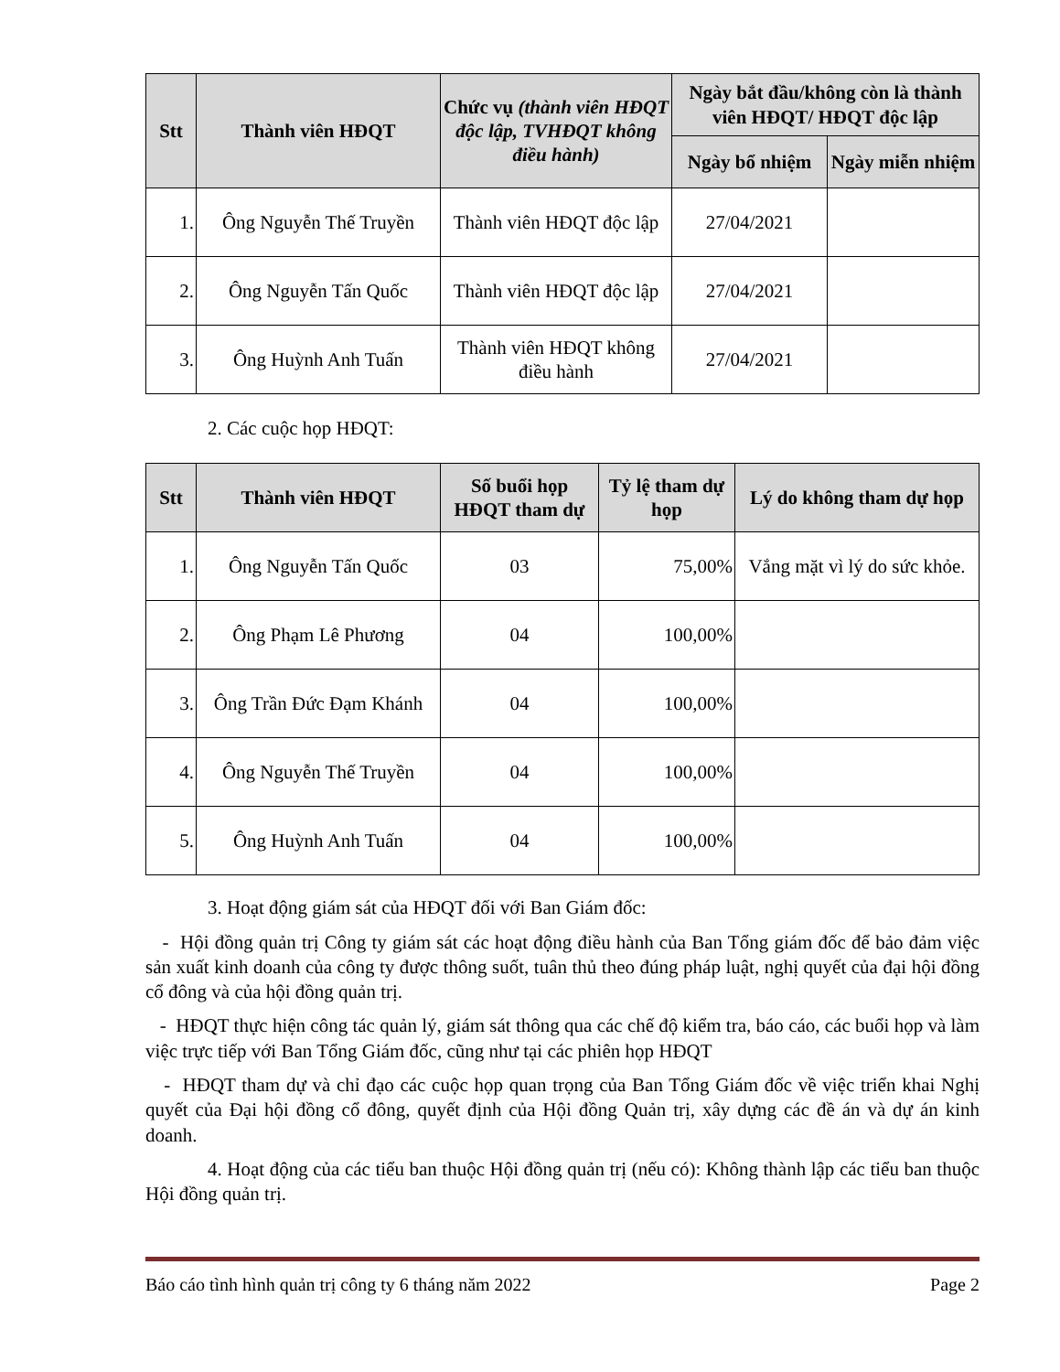| Stt | Thành viên HĐQT | Chức vụ (thành viên HĐQT độc lập, TVHĐQT không điều hành) | Ngày bắt đầu/không còn là thành viên HĐQT/ HĐQT độc lập | |
| --- | --- | --- | --- | --- |
| | | | Ngày bổ nhiệm | Ngày miễn nhiệm |
| 1. | Ông Nguyễn Thế Truyền | Thành viên HĐQT độc lập | 27/04/2021 | |
| 2. | Ông Nguyễn Tấn Quốc | Thành viên HĐQT độc lập | 27/04/2021 | |
| 3. | Ông Huỳnh Anh Tuấn | Thành viên HĐQT không điều hành | 27/04/2021 | |
2. Các cuộc họp HĐQT:
| Stt | Thành viên HĐQT | Số buổi họp HĐQT tham dự | Tỷ lệ tham dự họp | Lý do không tham dự họp |
| --- | --- | --- | --- | --- |
| 1. | Ông Nguyễn Tấn Quốc | 03 | 75,00% | Vắng mặt vì lý do sức khỏe. |
| 2. | Ông Phạm Lê Phương | 04 | 100,00% | |
| 3. | Ông Trần Đức Đạm Khánh | 04 | 100,00% | |
| 4. | Ông Nguyễn Thế Truyền | 04 | 100,00% | |
| 5. | Ông Huỳnh Anh Tuấn | 04 | 100,00% | |
3. Hoạt động giám sát của HĐQT đối với Ban Giám đốc:
- Hội đồng quản trị Công ty giám sát các hoạt động điều hành của Ban Tổng giám đốc để bảo đảm việc sản xuất kinh doanh của công ty được thông suốt, tuân thủ theo đúng pháp luật, nghị quyết của đại hội đồng cổ đông và của hội đồng quản trị.
- HĐQT thực hiện công tác quản lý, giám sát thông qua các chế độ kiểm tra, báo cáo, các buổi họp và làm việc trực tiếp với Ban Tổng Giám đốc, cũng như tại các phiên họp HĐQT
- HĐQT tham dự và chỉ đạo các cuộc họp quan trọng của Ban Tổng Giám đốc về việc triển khai Nghị quyết của Đại hội đồng cổ đông, quyết định của Hội đồng Quản trị, xây dựng các đề án và dự án kinh doanh.
4. Hoạt động của các tiểu ban thuộc Hội đồng quản trị (nếu có): Không thành lập các tiểu ban thuộc Hội đồng quản trị.
Báo cáo tình hình quản trị công ty 6 tháng năm 2022 Page 2